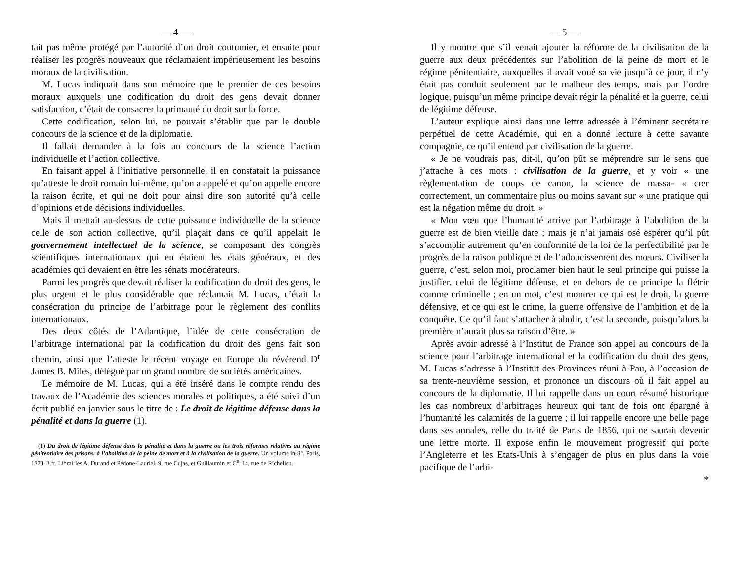— 4 —
tait pas même protégé par l’autorité d’un droit coutumier, et ensuite pour réaliser les progrès nouveaux que réclamaient impérieusement les besoins moraux de la civilisation.
M. Lucas indiquait dans son mémoire que le premier de ces besoins moraux auxquels une codification du droit des gens devait donner satisfaction, c’était de consacrer la primauté du droit sur la force.
Cette codification, selon lui, ne pouvait s’établir que par le double concours de la science et de la diplomatie.
Il fallait demander à la fois au concours de la science l’action individuelle et l’action collective.
En faisant appel à l’initiative personnelle, il en constatait la puissance qu’atteste le droit romain lui-même, qu’on a appelé et qu’on appelle encore la raison écrite, et qui ne doit pour ainsi dire son autorité qu’à celle d’opinions et de décisions individuelles.
Mais il mettait au-dessus de cette puissance individuelle de la science celle de son action collective, qu’il plaçait dans ce qu’il appelait le gouvernement intellectuel de la science, se composant des congrès scientifiques internationaux qui en étaient les états généraux, et des académies qui devaient en être les sénats modérateurs.
Parmi les progrès que devait réaliser la codification du droit des gens, le plus urgent et le plus considérable que réclamait M. Lucas, c’était la consécration du principe de l’arbitrage pour le règlement des conflits internationaux.
Des deux côtés de l’Atlantique, l’idée de cette consécration de l’arbitrage international par la codification du droit des gens fait son chemin, ainsi que l’atteste le récent voyage en Europe du révérend D<sup>r</sup> James B. Miles, délégué par un grand nombre de sociétés américaines.
Le mémoire de M. Lucas, qui a été inséré dans le compte rendu des travaux de l’Académie des sciences morales et politiques, a été suivi d’un écrit publié en janvier sous le titre de : Le droit de légitime défense dans la pénalité et dans la guerre (1).
(1) Du droit de légitime défense dans la pénalité et dans la guerre ou les trois réformes relatives au régime pénitentiaire des prisons, à l’abolition de la peine de mort et à la civilisation de la guerre. Un volume in-8°. Paris, 1873. 3 fr. Librairies A. Durand et Pédone-Lauriel, 9, rue Cujas, et Guillaumin et C<sup>e</sup>, 14, rue de Richelieu.
— 5 —
Il y montre que s’il venait ajouter la réforme de la civilisation de la guerre aux deux précédentes sur l’abolition de la peine de mort et le régime pénitentiaire, auxquelles il avait voué sa vie jusqu’à ce jour, il n’y était pas conduit seulement par le malheur des temps, mais par l’ordre logique, puisqu’un même principe devait régir la pénalité et la guerre, celui de légitime défense.
L’auteur explique ainsi dans une lettre adressée à l’éminent secrétaire perpétuel de cette Académie, qui en a donné lecture à cette savante compagnie, ce qu’il entend par civilisation de la guerre.
« Je ne voudrais pas, dit-il, qu’on pût se méprendre sur le sens que j’attache à ces mots : civilisation de la guerre, et y voir « une règlementation de coups de canon, la science de massa- « crer correctement, un commentaire plus ou moins savant sur « une pratique qui est la négation même du droit. »
« Mon vœu que l’humanité arrive par l’arbitrage à l’abolition de la guerre est de bien vieille date ; mais je n’ai jamais osé espérer qu’il pût s’accomplir autrement qu’en conformité de la loi de la perfectibilité par le progrès de la raison publique et de l’adoucissement des mœurs. Civiliser la guerre, c’est, selon moi, proclamer bien haut le seul principe qui puisse la justifier, celui de légitime défense, et en dehors de ce principe la flétrir comme criminelle ; en un mot, c’est montrer ce qui est le droit, la guerre défensive, et ce qui est le crime, la guerre offensive de l’ambition et de la conquête. Ce qu’il faut s’attacher à abolir, c’est la seconde, puisqu’alors la première n’aurait plus sa raison d’être. »
Après avoir adressé à l’Institut de France son appel au concours de la science pour l’arbitrage international et la codification du droit des gens, M. Lucas s’adresse à l’Institut des Provinces réuni à Pau, à l’occasion de sa trente-neuvième session, et prononce un discours où il fait appel au concours de la diplomatie. Il lui rappelle dans un court résumé historique les cas nombreux d’arbitrages heureux qui tant de fois ont épargné à l’humanité les calamités de la guerre ; il lui rappelle encore une belle page dans ses annales, celle du traité de Paris de 1856, qui ne saurait devenir une lettre morte. Il expose enfin le mouvement progressif qui porte l’Angleterre et les Etats-Unis à s’engager de plus en plus dans la voie pacifique de l’arbi-
*